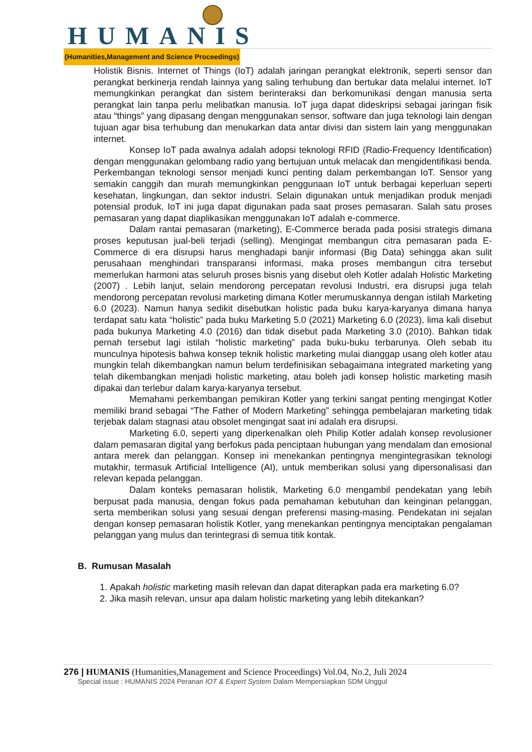HUMANIS
(Humanities,Management and Science Proceedings)
Holistik Bisnis. Internet of Things (IoT) adalah jaringan perangkat elektronik, seperti sensor dan perangkat berkinerja rendah lainnya yang saling terhubung dan bertukar data melalui internet. IoT memungkinkan perangkat dan sistem berinteraksi dan berkomunikasi dengan manusia serta perangkat lain tanpa perlu melibatkan manusia. IoT juga dapat dideskripsi sebagai jaringan fisik atau “things” yang dipasang dengan menggunakan sensor, software dan juga teknologi lain dengan tujuan agar bisa terhubung dan menukarkan data antar divisi dan sistem lain yang menggunakan internet.
Konsep IoT pada awalnya adalah adopsi teknologi RFID (Radio-Frequency Identification) dengan menggunakan gelombang radio yang bertujuan untuk melacak dan mengidentifikasi benda. Perkembangan teknologi sensor menjadi kunci penting dalam perkembangan IoT. Sensor yang semakin canggih dan murah memungkinkan penggunaan IoT untuk berbagai keperluan seperti kesehatan, lingkungan, dan sektor industri. Selain digunakan untuk menjadikan produk menjadi potensial produk, IoT ini juga dapat digunakan pada saat proses pemasaran. Salah satu proses pemasaran yang dapat diaplikasikan menggunakan IoT adalah e-commerce.
Dalam rantai pemasaran (marketing), E-Commerce berada pada posisi strategis dimana proses keputusan jual-beli terjadi (selling). Mengingat membangun citra pemasaran pada E-Commerce di era disrupsi harus menghadapi banjir informasi (Big Data) sehingga akan sulit perusahaan menghindari transparansi informasi, maka proses membangun citra tersebut memerlukan harmoni atas seluruh proses bisnis yang disebut oleh Kotler adalah Holistic Marketing (2007) . Lebih lanjut, selain mendorong percepatan revolusi Industri, era disrupsi juga telah mendorong percepatan revolusi marketing dimana Kotler merumuskannya dengan istilah Marketing 6.0 (2023). Namun hanya sedikit disebutkan holistic pada buku karya-karyanya dimana hanya terdapat satu kata “holistic” pada buku Marketing 5.0 (2021) Marketing 6.0 (2023), lima kali disebut pada bukunya Marketing 4.0 (2016) dan tidak disebut pada Marketing 3.0 (2010). Bahkan tidak pernah tersebut lagi istilah “holistic marketing” pada buku-buku terbarunya. Oleh sebab itu munculnya hipotesis bahwa konsep teknik holistic marketing mulai dianggap usang oleh kotler atau mungkin telah dikembangkan namun belum terdefinisikan sebagaimana integrated marketing yang telah dikembangkan menjadi holistic marketing, atau boleh jadi konsep holistic marketing masih dipakai dan terlebur dalam karya-karyanya tersebut.
Memahami perkembangan pemikiran Kotler yang terkini sangat penting mengingat Kotler memiliki brand sebagai “The Father of Modern Marketing” sehingga pembelajaran marketing tidak terjebak dalam stagnasi atau obsolet mengingat saat ini adalah era disrupsi.
Marketing 6.0, seperti yang diperkenalkan oleh Philip Kotler adalah konsep revolusioner dalam pemasaran digital yang berfokus pada penciptaan hubungan yang mendalam dan emosional antara merek dan pelanggan. Konsep ini menekankan pentingnya mengintegrasikan teknologi mutakhir, termasuk Artificial Intelligence (AI), untuk memberikan solusi yang dipersonalisasi dan relevan kepada pelanggan.
Dalam konteks pemasaran holistik, Marketing 6.0 mengambil pendekatan yang lebih berpusat pada manusia, dengan fokus pada pemahaman kebutuhan dan keinginan pelanggan, serta memberikan solusi yang sesuai dengan preferensi masing-masing. Pendekatan ini sejalan dengan konsep pemasaran holistik Kotler, yang menekankan pentingnya menciptakan pengalaman pelanggan yang mulus dan terintegrasi di semua titik kontak.
B. Rumusan Masalah
1. Apakah holistic marketing masih relevan dan dapat diterapkan pada era marketing 6.0?
2. Jika masih relevan, unsur apa dalam holistic marketing yang lebih ditekankan?
276 | HUMANIS (Humanities,Management and Science Proceedings) Vol.04, No.2, Juli 2024
Special issue : HUMANIS 2024 Peranan IOT & Expert System Dalam Mempersiapkan SDM Unggul